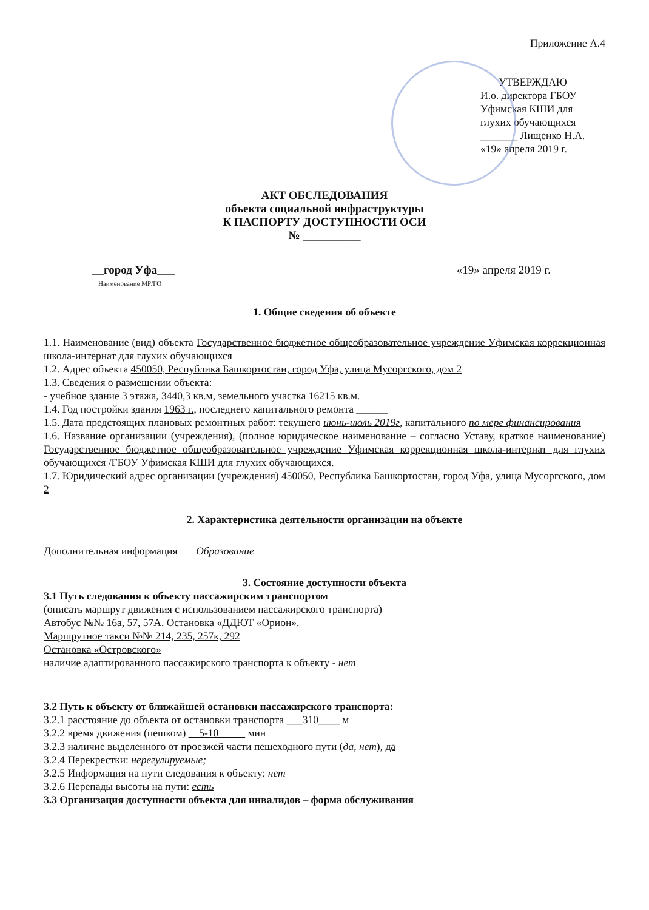Приложение А.4
УТВЕРЖДАЮ
И.о. директора ГБОУ
Уфимская КШИ для
глухих обучающихся
_______ Лищенко Н.А.
«19» апреля 2019 г.
АКТ ОБСЛЕДОВАНИЯ
объекта социальной инфраструктуры
К ПАСПОРТУ ДОСТУПНОСТИ ОСИ
№ __________
__город Уфа___ «19» апреля 2019 г.
Наименование МР/ГО
1. Общие сведения об объекте
1.1. Наименование (вид) объекта Государственное бюджетное общеобразовательное учреждение Уфимская коррекционная школа-интернат для глухих обучающихся
1.2. Адрес объекта 450050, Республика Башкортостан, город Уфа, улица Мусоргского, дом 2
1.3. Сведения о размещении объекта:
- учебное здание 3 этажа, 3440,3 кв.м, земельного участка 16215 кв.м.
1.4. Год постройки здания 1963 г., последнего капитального ремонта ______
1.5. Дата предстоящих плановых ремонтных работ: текущего июнь-июль 2019г, капитального по мере финансирования
1.6. Название организации (учреждения), (полное юридическое наименование – согласно Уставу, краткое наименование) Государственное бюджетное общеобразовательное учреждение Уфимская коррекционная школа-интернат для глухих обучающихся /ГБОУ Уфимская КШИ для глухих обучающихся.
1.7. Юридический адрес организации (учреждения) 450050, Республика Башкортостан, город Уфа, улица Мусоргского, дом 2
2. Характеристика деятельности организации на объекте
Дополнительная информация Образование
3. Состояние доступности объекта
3.1 Путь следования к объекту пассажирским транспортом
(описать маршрут движения с использованием пассажирского транспорта)
Автобус №№ 16а, 57, 57А. Остановка «ДДЮТ «Орион».
Маршрутное такси №№ 214, 235, 257к, 292
Остановка «Островского»
наличие адаптированного пассажирского транспорта к объекту - нет
3.2 Путь к объекту от ближайшей остановки пассажирского транспорта:
3.2.1 расстояние до объекта от остановки транспорта ___310____ м
3.2.2 время движения (пешком) __5-10_____ мин
3.2.3 наличие выделенного от проезжей части пешеходного пути (да, нет), да
3.2.4 Перекрестки: нерегулируемые;
3.2.5 Информация на пути следования к объекту: нет
3.2.6 Перепады высоты на пути: есть
3.3 Организация доступности объекта для инвалидов – форма обслуживания